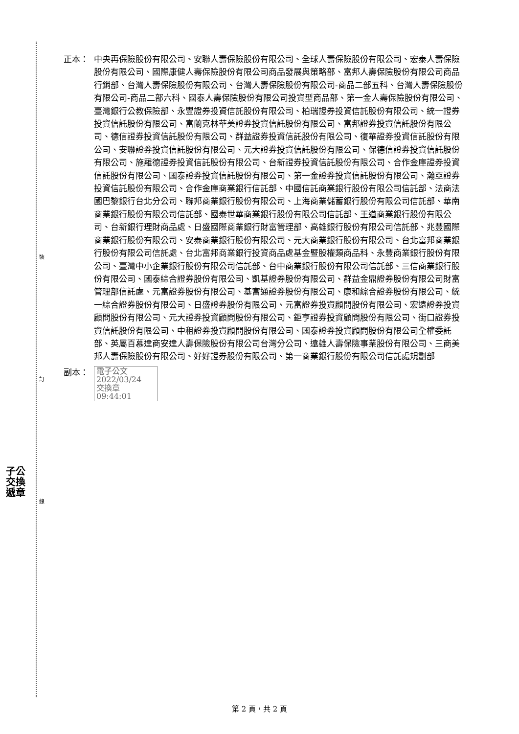裝
訂
線
子公
交換
遞章
正本： 中央再保險股份有限公司、安聯人壽保險股份有限公司、全球人壽保險股份有限公司、宏泰人壽保險股份有限公司、國際康健人壽保險股份有限公司商品發展與策略部、富邦人壽保險股份有限公司商品行銷部、台灣人壽保險股份有限公司、台灣人壽保險股份有限公司-商品二部五科、台灣人壽保險股份有限公司-商品二部六科、國泰人壽保險股份有限公司投資型商品部、第一金人壽保險股份有限公司、臺灣銀行公教保險部、永豐證券投資信託股份有限公司、柏瑞證券投資信託股份有限公司、統一證券投資信託股份有限公司、富蘭克林華美證券投資信託股份有限公司、富邦證券投資信託股份有限公司、德信證券投資信託股份有限公司、群益證券投資信託股份有限公司、復華證券投資信託股份有限公司、安聯證券投資信託股份有限公司、元大證券投資信託股份有限公司、保德信證券投資信託股份有限公司、施羅德證券投資信託股份有限公司、台新證券投資信託股份有限公司、合作金庫證券投資信託股份有限公司、國泰證券投資信託股份有限公司、第一金證券投資信託股份有限公司、瀚亞證券投資信託股份有限公司、合作金庫商業銀行信託部、中國信託商業銀行股份有限公司信託部、法商法國巴黎銀行台北分公司、聯邦商業銀行股份有限公司、上海商業儲蓄銀行股份有限公司信託部、華南商業銀行股份有限公司信託部、國泰世華商業銀行股份有限公司信託部、王道商業銀行股份有限公司、台新銀行理財商品處、日盛國際商業銀行財富管理部、高雄銀行股份有限公司信託部、兆豐國際商業銀行股份有限公司、安泰商業銀行股份有限公司、元大商業銀行股份有限公司、台北富邦商業銀行股份有限公司信託處、台北富邦商業銀行投資商品處基金暨股權類商品科、永豐商業銀行股份有限公司、臺灣中小企業銀行股份有限公司信託部、台中商業銀行股份有限公司信託部、三信商業銀行股份有限公司、國泰綜合證券股份有限公司、凱基證券股份有限公司、群益金鼎證券股份有限公司財富管理部信託處、元富證券股份有限公司、基富通證券股份有限公司、康和綜合證券股份有限公司、統一綜合證券股份有限公司、日盛證券股份有限公司、元富證券投資顧問股份有限公司、宏遠證券投資顧問股份有限公司、元大證券投資顧問股份有限公司、鉅亨證券投資顧問股份有限公司、街口證券投資信託股份有限公司、中租證券投資顧問股份有限公司、國泰證券投資顧問股份有限公司全權委託部、英屬百慕達商安達人壽保險股份有限公司台灣分公司、遠雄人壽保險事業股份有限公司、三商美邦人壽保險股份有限公司、好好證券股份有限公司、第一商業銀行股份有限公司信託處規劃部
副本：
電子公文 2022/03/24
交換章 09:44:01
第 2 頁，共 2 頁